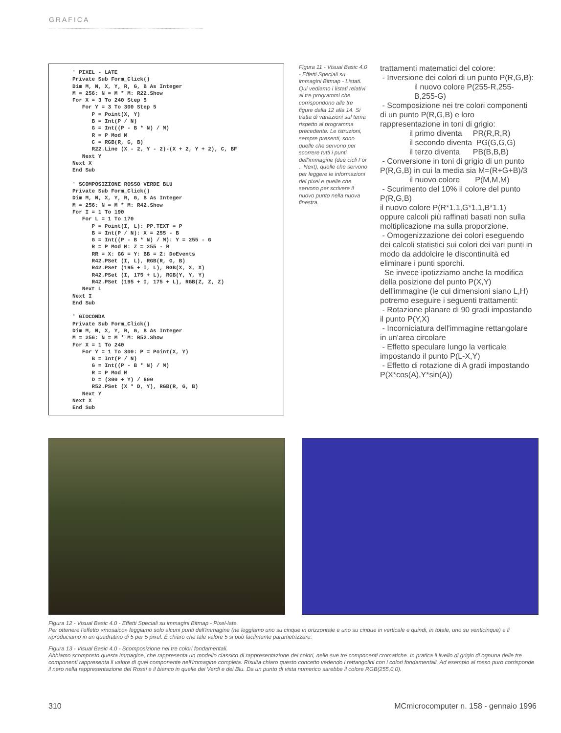GRAFICA
' PIXEL - LATE
Private Sub Form_Click()
Dim M, N, X, Y, R, G, B As Integer
M = 256: N = M * M: R22.Show
For X = 3 To 240 Step 5
   For Y = 3 To 300 Step 5
      P = Point(X, Y)
      B = Int(P / N)
      G = Int((P - B * N) / M)
      R = P Mod M
      C = RGB(R, G, B)
      R22.Line (X - 2, Y - 2)-(X + 2, Y + 2), C, BF
   Next Y
Next X
End Sub

' SCOMPOSIZIONE ROSSO VERDE BLU
Private Sub Form_Click()
Dim M, N, X, Y, R, G, B As Integer
M = 256: N = M * M: R42.Show
For I = 1 To 190
   For L = 1 To 170
      P = Point(I, L): PP.TEXT = P
      B = Int(P / N): X = 255 - B
      G = Int((P - B * N) / M): Y = 255 - G
      R = P Mod M: Z = 255 - R
      RR = X: GG = Y: BB = Z: DoEvents
      R42.PSet (I, L), RGB(R, G, B)
      R42.PSet (195 + I, L), RGB(X, X, X)
      R42.PSet (I, 175 + L), RGB(Y, Y, Y)
      R42.PSet (195 + I, 175 + L), RGB(Z, Z, Z)
   Next L
Next I
End Sub

' GIOCONDA
Private Sub Form_Click()
Dim M, N, X, Y, R, G, B As Integer
M = 256: N = M * M: R52.Show
For X = 1 To 240
   For Y = 1 To 300: P = Point(X, Y)
      B = Int(P / N)
      G = Int((P - B * N) / M)
      R = P Mod M
      D = (300 + Y) / 600
      R52.PSet (X * D, Y), RGB(R, G, B)
   Next Y
Next X
End Sub
Figura 11 - Visual Basic 4.0 - Effetti Speciali su immagini Bitmap - Listati.
Qui vediamo i listati relativi ai tre programmi che corrispondono alle tre figure dalla 12 alla 14. Si tratta di variazioni sul tema rispetto al programma precedente. Le istruzioni, sempre presenti, sono quelle che servono per scorrere tutti i punti dell'immagine (due cicli For .. Next), quelle che servono per leggere le informazioni del pixel e quelle che servono per scrivere il nuovo punto nella nuova finestra.
trattamenti matematici del colore:
- Inversione dei colori di un punto P(R,G,B):
il nuovo colore P(255-R,255-B,255-G)
- Scomposizione nei tre colori componenti di un punto P(R,G,B) e loro rappresentazione in toni di grigio:
il primo diventa PR(R,R,R)
il secondo diventa PG(G,G,G)
il terzo diventa PB(B,B,B)
- Conversione in toni di grigio di un punto P(R,G,B) in cui la media sia M=(R+G+B)/3
il nuovo colore P(M,M,M)
- Scurimento del 10% il colore del punto P(R,G,B)
il nuovo colore P(R*1.1,G*1.1,B*1.1)
oppure calcoli più raffinati basati non sulla moltiplicazione ma sulla proporzione.
- Omogenizzazione dei colori eseguendo dei calcoli statistici sui colori dei vari punti in modo da addolcire le discontinuità ed eliminare i punti sporchi.
Se invece ipotizziamo anche la modifica della posizione del punto P(X,Y) dell'immagine (le cui dimensioni siano L,H) potremo eseguire i seguenti trattamenti:
- Rotazione planare di 90 gradi impostando il punto P(Y,X)
- Incorniciatura dell'immagine rettangolare in un'area circolare
- Effetto speculare lungo la verticale impostando il punto P(L-X,Y)
- Effetto di rotazione di A gradi impostando P(X*cos(A),Y*sin(A))
Figura 12 - Visual Basic 4.0 - Effetti Speciali su immagini Bitmap - Pixel-late.
Per ottenere l'effetto «mosaico» leggiamo solo alcuni punti dell'immagine (ne leggiamo uno su cinque in orizzontale e uno su cinque in verticale e quindi, in totale, uno su venticinque) e li riproduciamo in un quadratino di 5 per 5 pixel. È chiaro che tale valore 5 si può facilmente parametrizzare.
Figura 13 - Visual Basic 4.0 - Scomposizione nei tre colori fondamentali.
Abbiamo scomposto questa immagine, che rappresenta un modello classico di rappresentazione dei colori, nelle sue tre componenti cromatiche. In pratica il livello di grigio di ognuna delle tre componenti rappresenta il valore di quel componente nell'immagine completa. Risulta chiaro questo concetto vedendo i rettangolini con i colori fondamentali. Ad esempio al rosso puro corrisponde il nero nella rappresentazione dei Rossi e il bianco in quelle dei Verdi e dei Blu. Da un punto di vista numerico sarebbe il colore RGB(255,0,0).
310
MCmicrocomputer n. 158 - gennaio 1996